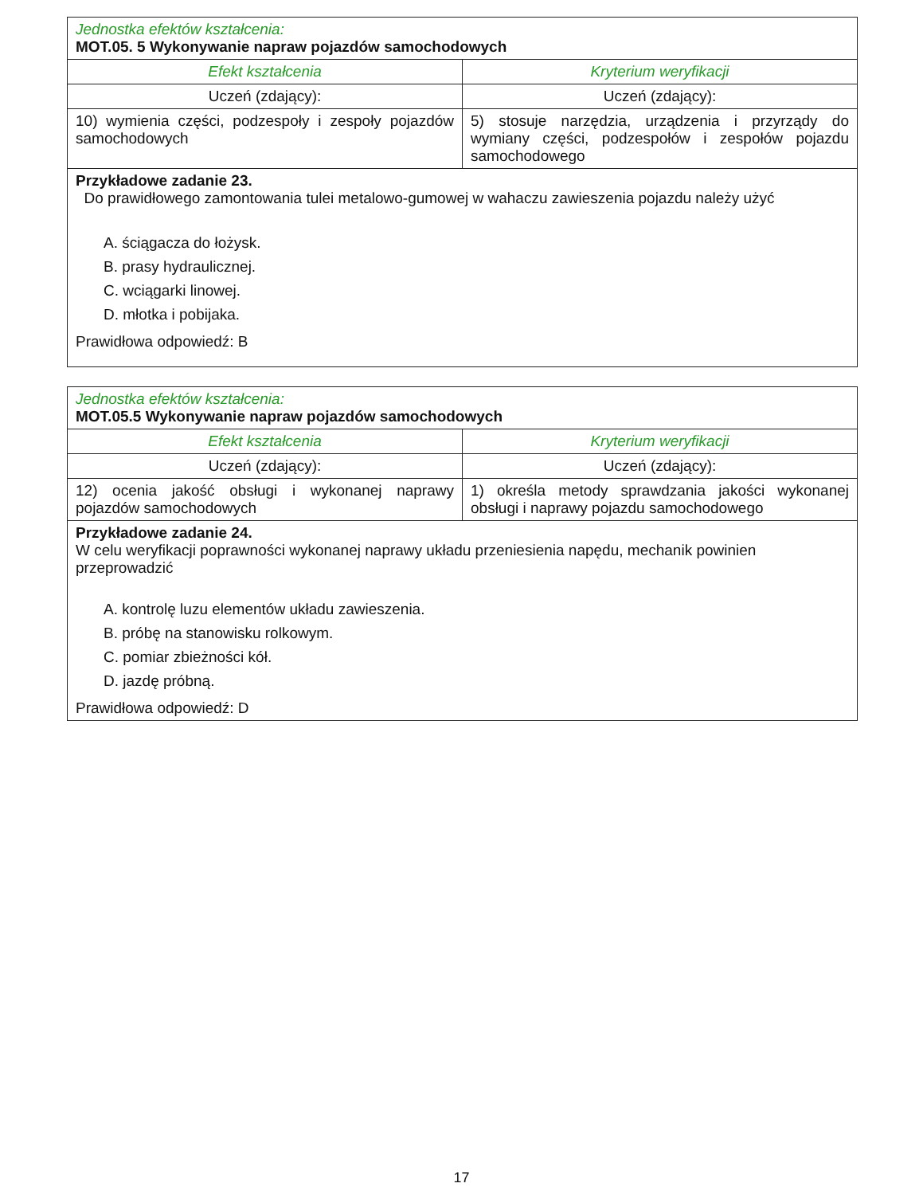| Jednostka efektów kształcenia: MOT.05. 5 Wykonywanie napraw pojazdów samochodowych | |
| Efekt kształcenia | Kryterium weryfikacji |
| Uczeń (zdający): | Uczeń (zdający): |
| 10) wymienia części, podzespoły i zespoły pojazdów samochodowych | 5) stosuje narzędzia, urządzenia i przyrządy do wymiany części, podzespołów i zespołów pojazdu samochodowego |
| Przykładowe zadanie 23. Do prawidłowego zamontowania tulei metalowo-gumowej w wahaczu zawieszenia pojazdu należy użyć A. ściągacza do łożysk. B. prasy hydraulicznej. C. wciągarki linowej. D. młotka i pobijaka. Prawidłowa odpowiedź: B | |
| Jednostka efektów kształcenia: MOT.05.5 Wykonywanie napraw pojazdów samochodowych | |
| Efekt kształcenia | Kryterium weryfikacji |
| Uczeń (zdający): | Uczeń (zdający): |
| 12) ocenia jakość obsługi i wykonanej naprawy pojazdów samochodowych | 1) określa metody sprawdzania jakości wykonanej obsługi i naprawy pojazdu samochodowego |
| Przykładowe zadanie 24. W celu weryfikacji poprawności wykonanej naprawy układu przeniesienia napędu, mechanik powinien przeprowadzić A. kontrolę luzu elementów układu zawieszenia. B. próbę na stanowisku rolkowym. C. pomiar zbieżności kół. D. jazdę próbną. Prawidłowa odpowiedź: D | |
17